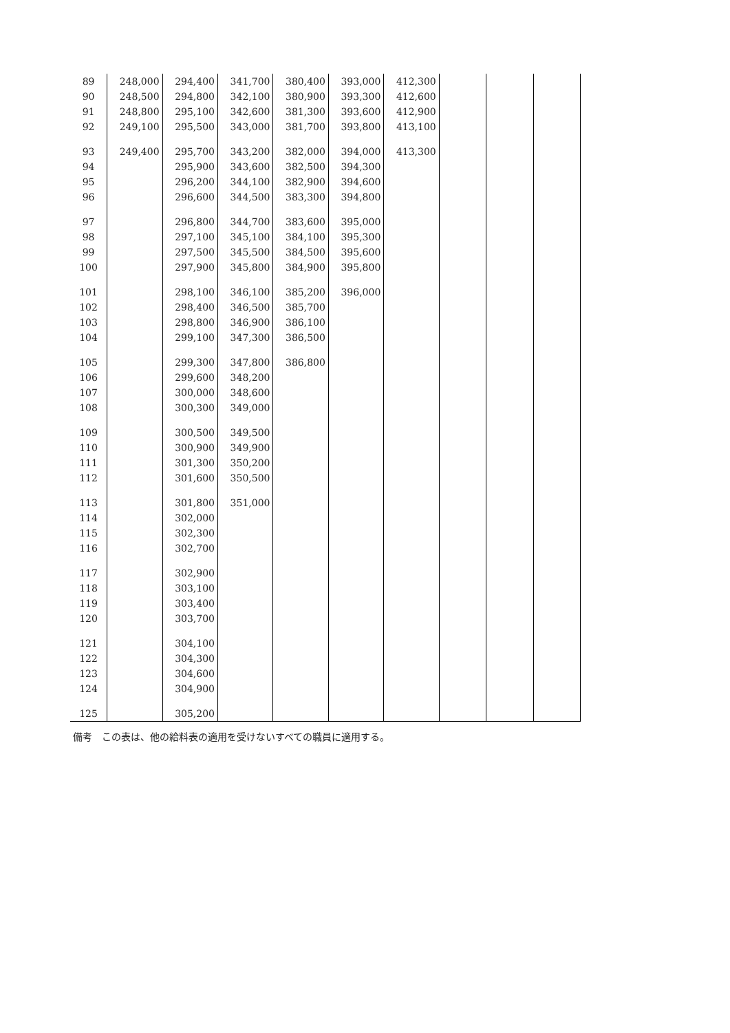| 89 | 248,000 | 294,400 | 341,700 | 380,400 | 393,000 | 412,300 | | | |
| 90 | 248,500 | 294,800 | 342,100 | 380,900 | 393,300 | 412,600 | | | |
| 91 | 248,800 | 295,100 | 342,600 | 381,300 | 393,600 | 412,900 | | | |
| 92 | 249,100 | 295,500 | 343,000 | 381,700 | 393,800 | 413,100 | | | |
| 93 | 249,400 | 295,700 | 343,200 | 382,000 | 394,000 | 413,300 | | | |
| 94 | | 295,900 | 343,600 | 382,500 | 394,300 | | | | |
| 95 | | 296,200 | 344,100 | 382,900 | 394,600 | | | | |
| 96 | | 296,600 | 344,500 | 383,300 | 394,800 | | | | |
| 97 | | 296,800 | 344,700 | 383,600 | 395,000 | | | | |
| 98 | | 297,100 | 345,100 | 384,100 | 395,300 | | | | |
| 99 | | 297,500 | 345,500 | 384,500 | 395,600 | | | | |
| 100 | | 297,900 | 345,800 | 384,900 | 395,800 | | | | |
| 101 | | 298,100 | 346,100 | 385,200 | 396,000 | | | | |
| 102 | | 298,400 | 346,500 | 385,700 | | | | | |
| 103 | | 298,800 | 346,900 | 386,100 | | | | | |
| 104 | | 299,100 | 347,300 | 386,500 | | | | | |
| 105 | | 299,300 | 347,800 | 386,800 | | | | | |
| 106 | | 299,600 | 348,200 | | | | | | |
| 107 | | 300,000 | 348,600 | | | | | | |
| 108 | | 300,300 | 349,000 | | | | | | |
| 109 | | 300,500 | 349,500 | | | | | | |
| 110 | | 300,900 | 349,900 | | | | | | |
| 111 | | 301,300 | 350,200 | | | | | | |
| 112 | | 301,600 | 350,500 | | | | | | |
| 113 | | 301,800 | 351,000 | | | | | | |
| 114 | | 302,000 | | | | | | | |
| 115 | | 302,300 | | | | | | | |
| 116 | | 302,700 | | | | | | | |
| 117 | | 302,900 | | | | | | | |
| 118 | | 303,100 | | | | | | | |
| 119 | | 303,400 | | | | | | | |
| 120 | | 303,700 | | | | | | | |
| 121 | | 304,100 | | | | | | | |
| 122 | | 304,300 | | | | | | | |
| 123 | | 304,600 | | | | | | | |
| 124 | | 304,900 | | | | | | | |
| 125 | | 305,200 | | | | | | | |
備考　この表は、他の給料表の適用を受けないすべての職員に適用する。